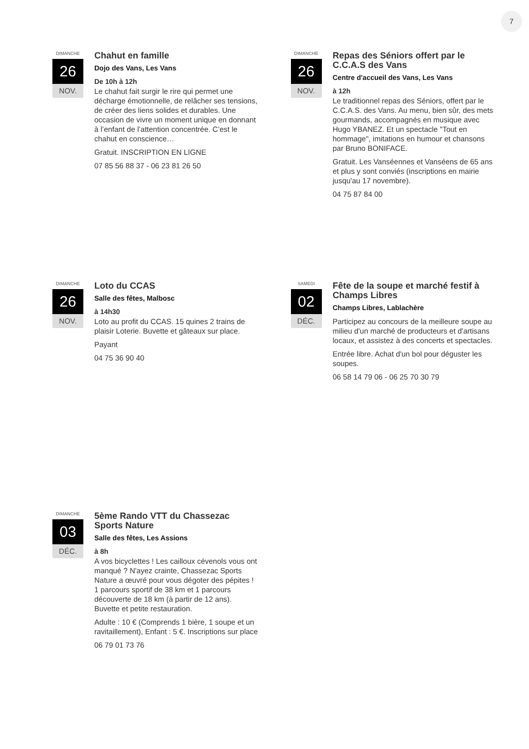7
DIMANCHE
26
NOV.
Chahut en famille
Dojo des Vans, Les Vans
De 10h à 12h
Le chahut fait surgir le rire qui permet une décharge émotionnelle, de relâcher ses tensions, de créer des liens solides et durables. Une occasion de vivre un moment unique en donnant à l’enfant de l’attention concentrée. C’est le chahut en conscience…
Gratuit. INSCRIPTION EN LIGNE
07 85 56 88 37 - 06 23 81 26 50
DIMANCHE
26
NOV.
Repas des Séniors offert par le C.C.A.S des Vans
Centre d'accueil des Vans, Les Vans
à 12h
Le traditionnel repas des Séniors, offert par le C.C.A.S. des Vans. Au menu, bien sûr, des mets gourmands, accompagnés en musique avec Hugo YBANEZ. Et un spectacle "Tout en hommage", imitations en humour et chansons par Bruno BONIFACE.
Gratuit. Les Vanséennes et Vanséens de 65 ans et plus y sont conviés (inscriptions en mairie jusqu'au 17 novembre).
04 75 87 84 00
DIMANCHE
26
NOV.
Loto du CCAS
Salle des fêtes, Malbosc
à 14h30
Loto au profit du CCAS. 15 quines 2 trains de plaisir Loterie. Buvette et gâteaux sur place.
Payant
04 75 36 90 40
SAMEDI
02
DÉC.
Fête de la soupe et marché festif à Champs Libres
Champs Libres, Lablachère
Participez au concours de la meilleure soupe au milieu d'un marché de producteurs et d'artisans locaux, et assistez à des concerts et spectacles.
Entrée libre. Achat d'un bol pour déguster les soupes.
06 58 14 79 06 - 06 25 70 30 79
DIMANCHE
03
DÉC.
5ème Rando VTT du Chassezac Sports Nature
Salle des fêtes, Les Assions
à 8h
A vos bicyclettes ! Les cailloux cévenols vous ont manqué ? N'ayez crainte, Chassezac Sports Nature a œuvré pour vous dégoter des pépites ! 1 parcours sportif de 38 km et 1 parcours découverte de 18 km (à partir de 12 ans). Buvette et petite restauration.
Adulte : 10 € (Comprends 1 bière, 1 soupe et un ravitaillement), Enfant : 5 €. Inscriptions sur place
06 79 01 73 76